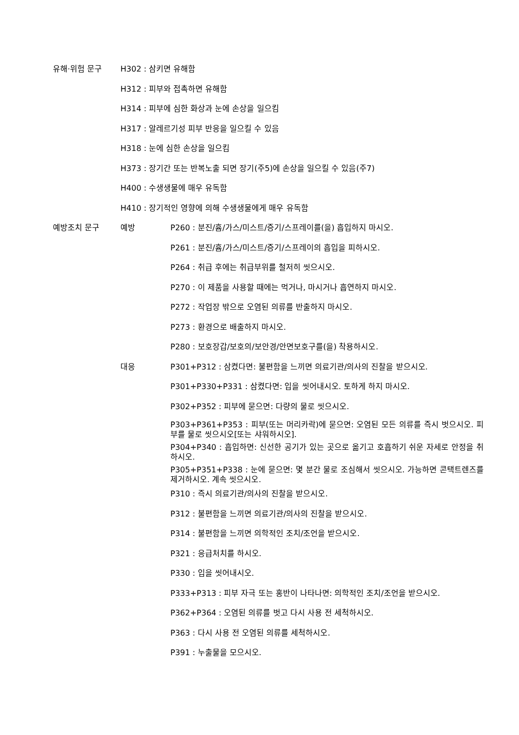유해·위험 문구 H302 : 삼키면 유해함
H312 : 피부와 접촉하면 유해함
H314 : 피부에 심한 화상과 눈에 손상을 일으킴
H317 : 알레르기성 피부 반응을 일으킬 수 있음
H318 : 눈에 심한 손상을 일으킴
H373 : 장기간 또는 반복노출 되면 장기(주5)에 손상을 일으킬 수 있음(주7)
H400 : 수생생물에 매우 유독함
H410 : 장기적인 영향에 의해 수생생물에게 매우 유독함
예방조치 문구 예방 P260 : 분진/흄/가스/미스트/증기/스프레이를(을) 흡입하지 마시오.
P261 : 분진/흄/가스/미스트/증기/스프레이의 흡입을 피하시오.
P264 : 취급 후에는 취급부위를 철저히 씻으시오.
P270 : 이 제품을 사용할 때에는 먹거나, 마시거나 흡연하지 마시오.
P272 : 작업장 밖으로 오염된 의류를 반출하지 마시오.
P273 : 환경으로 배출하지 마시오.
P280 : 보호장갑/보호의/보안경/안면보호구를(을) 착용하시오.
대응 P301+P312 : 삼켰다면: 불편함을 느끼면 의료기관/의사의 진찰을 받으시오.
P301+P330+P331 : 삼켰다면: 입을 씻어내시오. 토하게 하지 마시오.
P302+P352 : 피부에 묻으면: 다량의 물로 씻으시오.
P303+P361+P353 : 피부(또는 머리카락)에 묻으면: 오염된 모든 의류를 즉시 벗으시오. 피부를 물로 씻으시오[또는 샤워하시오].
P304+P340 : 흡입하면: 신선한 공기가 있는 곳으로 옮기고 호흡하기 쉬운 자세로 안정을 취하시오.
P305+P351+P338 : 눈에 묻으면: 몇 분간 물로 조심해서 씻으시오. 가능하면 콘택트렌즈를 제거하시오. 계속 씻으시오.
P310 : 즉시 의료기관/의사의 진찰을 받으시오.
P312 : 불편함을 느끼면 의료기관/의사의 진찰을 받으시오.
P314 : 불편함을 느끼면 의학적인 조치/조언을 받으시오.
P321 : 응급처치를 하시오.
P330 : 입을 씻어내시오.
P333+P313 : 피부 자극 또는 홍반이 나타나면: 의학적인 조치/조언을 받으시오.
P362+P364 : 오염된 의류를 벗고 다시 사용 전 세척하시오.
P363 : 다시 사용 전 오염된 의류를 세척하시오.
P391 : 누출물을 모으시오.